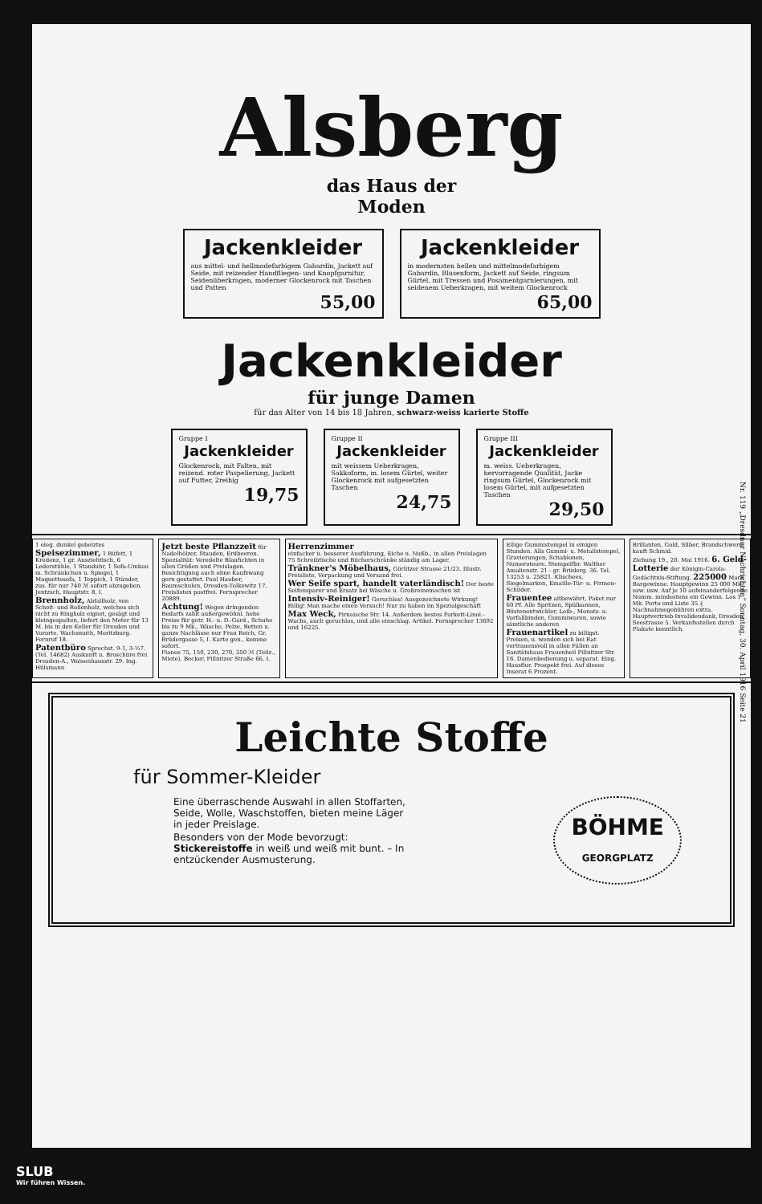Alsberg
das Haus der
Moden
Jackenkleider
aus mittel- und hellmodefarbigem Gabardin, Jackett auf Seide, mit reizender Handfliegen- und Knopfgarnitur, Seidenüberkragen, moderner Glockenrock mit Taschen und Patten
55,00
Jackenkleider
in modernsten hellen und mittelmodefarbigem Gabardin, Blusenform, Jackett auf Seide, ringsum Gürtel, mit Tressen und Posamentgarnierungen, mit seidenem Ueberkragen, mit weitem Glockenrock
65,00
Jackenkleider
für junge Damen
für das Alter von 14 bis 18 Jahren, schwarz-weiss karierte Stoffe
Gruppe I
Jackenkleider
Glockenrock, mit Falten, mit reizend. roter Paspelierung, Jackett auf Futter, 2reihig
19,75
Gruppe II
Jackenkleider
mit weissem Ueberkragen, Sakkoform, m. losem Gürtel, weiter Glockenrock mit aufgesetzten Taschen
24,75
Gruppe III
Jackenkleider
m. weiss. Ueberkragen, hervorragende Qualität, Jacke ringsum Gürtel, Glockenrock mit losem Gürtel, mit aufgesetzten Taschen
29,50
1 eleg. dunkel gebeiztes Speisezimmer, 1 Büfett, 1 Kredenz, 1 gr. Ausziehtisch, 6 Lederstühle, 1 Standuhr, 1 Sofa-Umbau m. Schränkchen u. Spiegel, 1 Moquettesofa, 1 Teppich, 1 Ständer, zus. für nur 740 ℳ sofort abzugeben. Jentzsch, Hauptstr. 8, I.
Brennholz, Abfallholz, von Scheit- und Rollenholz, welches sich nicht zu Ringholz eignet, gesägt und kleingespalten, liefert den Meter für 13 M. bis in den Keller für Dresden und Vororte. Wachsmuth, Moritzburg. Fernruf 18.
Patentbüro Sprechst. 9-1, 3-½7. (Tel. 14682) Auskunft u. Broschüre frei Dresden-A., Waisenhausstr. 29. Ing. Hülsmann
Jetzt beste Pflanzzeit für Nadelhölzer, Stauden, Erdbeeren. Spezialität: Veredelte Blaufichten in allen Größen und Preislagen. Besichtigung auch ohne Kaufzwang gern gestattet. Paul Hauber, Baumschulen, Dresden-Tolkewitz 17. Preislisten postfrei. Fernsprecher 20889.
Achtung! Wegen dringenden Bedarfs zahlt außergewöhnl. hohe Preise für getr. H.- u. D.-Gard., Schuhe bis zu 9 Mk., Wäsche, Pelze, Betten u. ganze Nachlässe nur Frau Reich, Gr. Brüdergasse 5, I. Karte gen., komme sofort.
Pianos 75, 150, 230, 270, 350 ℳ (Teilz., Miete). Becker, Pillnitzer Straße 66, I.
Herrenzimmer
einfacher u. besserer Ausführung, Eiche u. Nußb., in allen Preislagen 75 Schreibtische und Bücherschränke ständig am Lager. Tränkner's Möbelhaus, Görlitzer Strasse 21/23. Illustr. Preisliste, Verpackung und Versand frei.
Wer Seife spart, handelt vaterländisch! Der beste Seifensparer und Ersatz bei Wäsche u. Großreinemachen ist Intensiv-Reiniger! Geruchlos! Ausgezeichnete Wirkung! Billig! Man mache einen Versuch! Nur zu haben im Spezialgeschäft Max Weck, Pirnaische Str. 14. Außerdem bestes Parkett-Linol.-Wachs, auch geruchlos, und alle einschlag. Artikel. Fernsprecher 13692 und 16225.
Eilige Gummistempel in einigen Stunden. Alls Gummi- u. Metallstempel, Gravierungen, Schablonen, Numeroteure. Stempelfbr. Walther Amalienstr. 21 - gr. Brüderg. 36. Tel. 13253 u. 25821. Klischees, Siegelmarken, Emaille-Tür- u. Firmen-Schilder.
Frauentee altbewährt, Paket nur 60 Pf. Alle Spritzen, Spülkannen, Büstenentwickler, Leib-, Monats- u. Vorfallbinden, Gummiwaren, sowie sämtliche anderen Frauenartikel zu billigst. Preisen, u. wenden sich bei Rat vertrauensvoll in allen Fällen an Sanitätshaus Frauenheil Pillnitzer Str. 16. Damenbedienung u. separat. Eing. Hausflur. Prospekt frei. Auf dieses Inserat 6 Prozent.
Brillanten, Gold, Silber, Brandschwere kauft Schmid.
Ziehung 19., 20. Mai 1916. 6. Geld-Lotterie der Königin-Carola-Gedächtnis-Stiftung. 225000 Mark Bargewinne. Hauptgewinn 25 000 Mk. usw. usw. Auf je 10 aufeinanderfolgende Numm. mindestens ein Gewinn. Los 1 Mk. Porto und Liste 35 ₰ Nachnahmegebühren extra. Hauptvertrieb Invalidendank, Dresden, Seestrasse 5. Verkaufsstellen durch Plakate kenntlich.
Leichte Stoffe
für Sommer-Kleider
BÖHME
GEORGPLATZ
Eine überraschende Auswahl in allen Stoffarten, Seide, Wolle, Waschstoffen, bieten meine Läger in jeder Preislage.
Besonders von der Mode bevorzugt: Stickereistoffe in weiß und weiß mit bunt. – In entzückender Ausmusterung.
Nr. 119 „Dresdner Nachrichten“ Sonntag, 30. April 1916 Seite 21
SLUB
Wir führen Wissen.